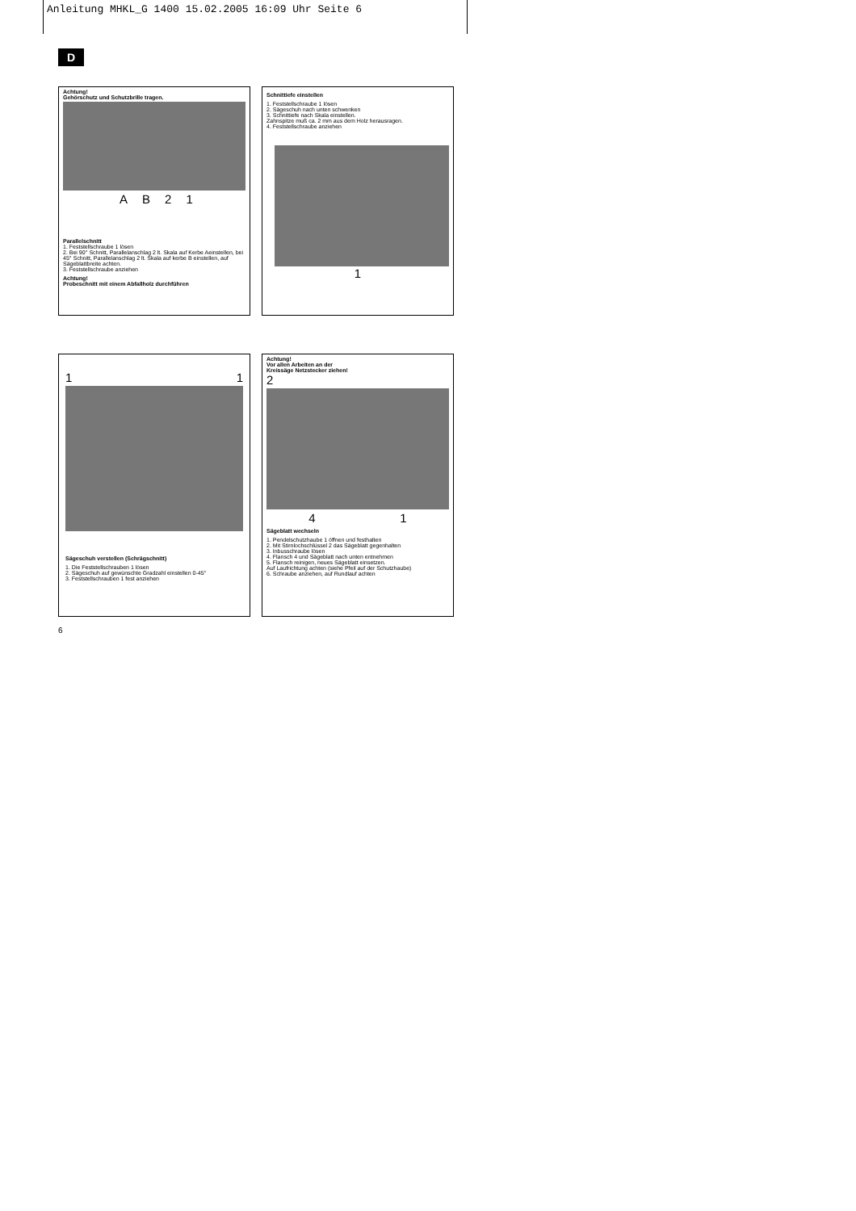Anleitung MHKL_G 1400 15.02.2005 16:09 Uhr Seite 6
D
Achtung!
Gehörschutz und Schutzbrille tragen.
A B 2 1
Parallelschnitt
1. Feststellschraube 1 lösen
2. Bei 90° Schnitt, Parallelanschlag 2 lt. Skala auf Kerbe Aeinstellen, bei 45° Schnitt, Parallelanschlag 2 lt. Skala auf kerbe B einstellen, auf Sägeblattbreite achten.
3. Feststellschraube anziehen
Achtung!
Probeschnitt mit einem Abfallholz durchführen
Schnittiefe einstellen
1. Feststellschraube 1 lösen
2. Sägeschuh nach unten schwenken
3. Schnittiefe nach Skala einstellen.
Zahnspitze muß ca. 2 mm aus dem Holz herausragen.
4. Feststellschraube anziehen
1
1 1
Sägeschuh verstellen (Schrägschnitt)
1. Die Feststellschrauben 1 lösen
2. Sägeschuh auf gewünschte Gradzahl einstellen 0-45°
3. Feststellschrauben 1 fest anziehen
Achtung!
Vor allen Arbeiten an der
Kreissäge Netzstecker ziehen!
2
4 1
Sägeblatt wechseln
1. Pendelschutzhaube 1 öffnen und festhalten
2. Mit Stirnlochschlüssel 2 das Sägeblatt gegenhalten
3. Inbusschraube lösen
4. Flansch 4 und Sägeblatt nach unten entnehmen
5. Flansch reinigen, neues Sägeblatt einsetzen.
Auf Laufrichtung achten (siehe Pfeil auf der Schutzhaube)
6. Schraube anziehen, auf Rundlauf achten
6